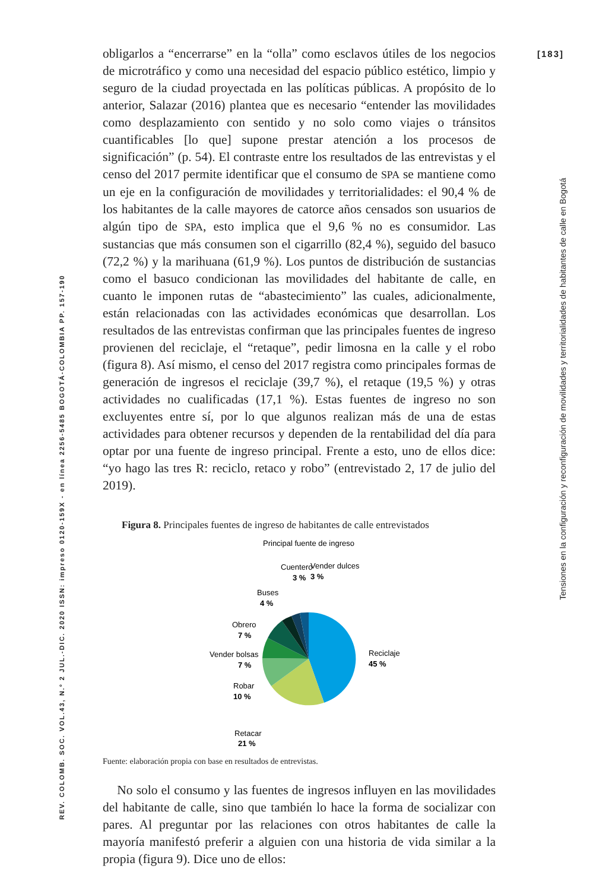[183]
Tensiones en la configuración y reconfiguración de movilidades y territorialidades de habitantes de calle en Bogotá
REV. COLOMB. SOC. VOL.43, N.º 2 JUL.-DIC. 2020 ISSN: impreso 0120-159X - en línea 2256-5485 BOGOTÁ-COLOMBIA PP. 157-190
obligarlos a “encerrarse” en la “olla” como esclavos útiles de los negocios de microtráfico y como una necesidad del espacio público estético, limpio y seguro de la ciudad proyectada en las políticas públicas. A propósito de lo anterior, Salazar (2016) plantea que es necesario “entender las movilidades como desplazamiento con sentido y no solo como viajes o tránsitos cuantificables [lo que] supone prestar atención a los procesos de significación” (p. 54). El contraste entre los resultados de las entrevistas y el censo del 2017 permite identificar que el consumo de SPA se mantiene como un eje en la configuración de movilidades y territorialidades: el 90,4 % de los habitantes de la calle mayores de catorce años censados son usuarios de algún tipo de SPA, esto implica que el 9,6 % no es consumidor. Las sustancias que más consumen son el cigarrillo (82,4 %), seguido del basuco (72,2 %) y la marihuana (61,9 %). Los puntos de distribución de sustancias como el basuco condicionan las movilidades del habitante de calle, en cuanto le imponen rutas de “abastecimiento” las cuales, adicionalmente, están relacionadas con las actividades económicas que desarrollan. Los resultados de las entrevistas confirman que las principales fuentes de ingreso provienen del reciclaje, el “retaque”, pedir limosna en la calle y el robo (figura 8). Así mismo, el censo del 2017 registra como principales formas de generación de ingresos el reciclaje (39,7 %), el retaque (19,5 %) y otras actividades no cualificadas (17,1 %). Estas fuentes de ingreso no son excluyentes entre sí, por lo que algunos realizan más de una de estas actividades para obtener recursos y dependen de la rentabilidad del día para optar por una fuente de ingreso principal. Frente a esto, uno de ellos dice: “yo hago las tres R: reciclo, retaco y robo” (entrevistado 2, 17 de julio del 2019).
Figura 8. Principales fuentes de ingreso de habitantes de calle entrevistados
Principal fuente de ingreso
Reciclaje
45 %
Retacar
21 %
Robar
10 %
Vender bolsas
7 %
Obrero
7 %
Buses
4 %
Cuentero
3 %
Vender dulces
3 %
Fuente: elaboración propia con base en resultados de entrevistas.
No solo el consumo y las fuentes de ingresos influyen en las movilidades del habitante de calle, sino que también lo hace la forma de socializar con pares. Al preguntar por las relaciones con otros habitantes de calle la mayoría manifestó preferir a alguien con una historia de vida similar a la propia (figura 9). Dice uno de ellos: